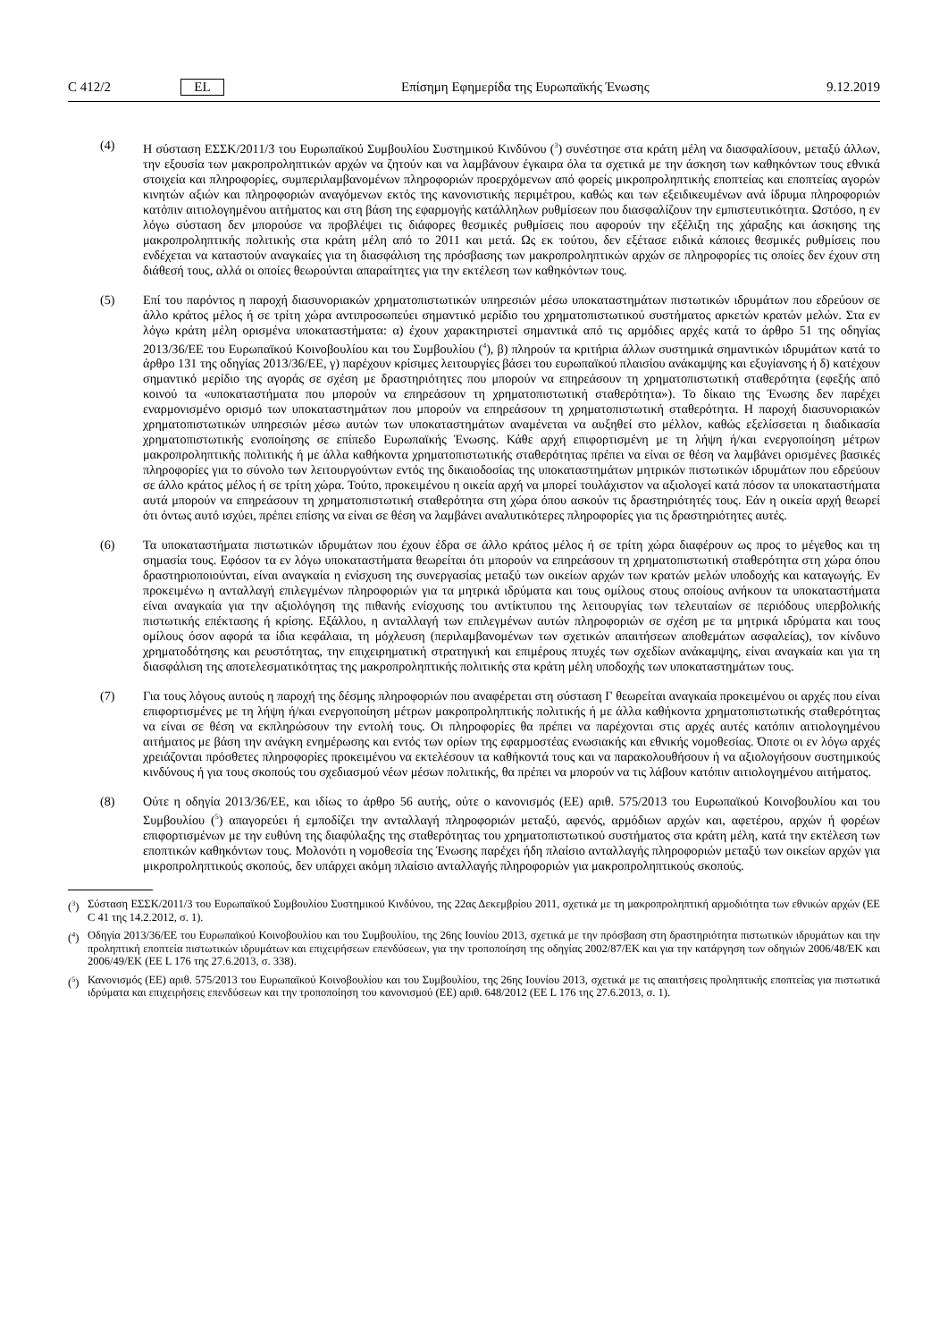C 412/2 EL Επίσημη Εφημερίδα της Ευρωπαϊκής Ένωσης 9.12.2019
(4) Η σύσταση ΕΣΣΚ/2011/3 του Ευρωπαϊκού Συμβουλίου Συστημικού Κινδύνου (<sup>3</sup>) συνέστησε στα κράτη μέλη να διασφαλίσουν, μεταξύ άλλων, την εξουσία των μακροπροληπτικών αρχών να ζητούν και να λαμβάνουν έγκαιρα όλα τα σχετικά με την άσκηση των καθηκόντων τους εθνικά στοιχεία και πληροφορίες, συμπεριλαμβανομένων πληροφοριών προερχόμενων από φορείς μικροπροληπτικής εποπτείας και εποπτείας αγορών κινητών αξιών και πληροφοριών αναγόμενων εκτός της κανονιστικής περιμέτρου, καθώς και των εξειδικευμένων ανά ίδρυμα πληροφοριών κατόπιν αιτιολογημένου αιτήματος και στη βάση της εφαρμογής κατάλληλων ρυθμίσεων που διασφαλίζουν την εμπιστευτικότητα. Ωστόσο, η εν λόγω σύσταση δεν μπορούσε να προβλέψει τις διάφορες θεσμικές ρυθμίσεις που αφορούν την εξέλιξη της χάραξης και άσκησης της μακροπροληπτικής πολιτικής στα κράτη μέλη από το 2011 και μετά. Ως εκ τούτου, δεν εξέτασε ειδικά κάποιες θεσμικές ρυθμίσεις που ενδέχεται να καταστούν αναγκαίες για τη διασφάλιση της πρόσβασης των μακροπροληπτικών αρχών σε πληροφορίες τις οποίες δεν έχουν στη διάθεσή τους, αλλά οι οποίες θεωρούνται απαραίτητες για την εκτέλεση των καθηκόντων τους.
(5) Επί του παρόντος η παροχή διασυνοριακών χρηματοπιστωτικών υπηρεσιών μέσω υποκαταστημάτων πιστωτικών ιδρυμάτων που εδρεύουν σε άλλο κράτος μέλος ή σε τρίτη χώρα αντιπροσωπεύει σημαντικό μερίδιο του χρηματοπιστωτικού συστήματος αρκετών κρατών μελών. Στα εν λόγω κράτη μέλη ορισμένα υποκαταστήματα: α) έχουν χαρακτηριστεί σημαντικά από τις αρμόδιες αρχές κατά το άρθρο 51 της οδηγίας 2013/36/ΕΕ του Ευρωπαϊκού Κοινοβουλίου και του Συμβουλίου (<sup>4</sup>), β) πληρούν τα κριτήρια άλλων συστημικά σημαντικών ιδρυμάτων κατά το άρθρο 131 της οδηγίας 2013/36/ΕΕ, γ) παρέχουν κρίσιμες λειτουργίες βάσει του ευρωπαϊκού πλαισίου ανάκαμψης και εξυγίανσης ή δ) κατέχουν σημαντικό μερίδιο της αγοράς σε σχέση με δραστηριότητες που μπορούν να επηρεάσουν τη χρηματοπιστωτική σταθερότητα (εφεξής από κοινού τα «υποκαταστήματα που μπορούν να επηρεάσουν τη χρηματοπιστωτική σταθερότητα»). Το δίκαιο της Ένωσης δεν παρέχει εναρμονισμένο ορισμό των υποκαταστημάτων που μπορούν να επηρεάσουν τη χρηματοπιστωτική σταθερότητα. Η παροχή διασυνοριακών χρηματοπιστωτικών υπηρεσιών μέσω αυτών των υποκαταστημάτων αναμένεται να αυξηθεί στο μέλλον, καθώς εξελίσσεται η διαδικασία χρηματοπιστωτικής ενοποίησης σε επίπεδο Ευρωπαϊκής Ένωσης. Κάθε αρχή επιφορτισμένη με τη λήψη ή/και ενεργοποίηση μέτρων μακροπροληπτικής πολιτικής ή με άλλα καθήκοντα χρηματοπιστωτικής σταθερότητας πρέπει να είναι σε θέση να λαμβάνει ορισμένες βασικές πληροφορίες για το σύνολο των λειτουργούντων εντός της δικαιοδοσίας της υποκαταστημάτων μητρικών πιστωτικών ιδρυμάτων που εδρεύουν σε άλλο κράτος μέλος ή σε τρίτη χώρα. Τούτο, προκειμένου η οικεία αρχή να μπορεί τουλάχιστον να αξιολογεί κατά πόσον τα υποκαταστήματα αυτά μπορούν να επηρεάσουν τη χρηματοπιστωτική σταθερότητα στη χώρα όπου ασκούν τις δραστηριότητές τους. Εάν η οικεία αρχή θεωρεί ότι όντως αυτό ισχύει, πρέπει επίσης να είναι σε θέση να λαμβάνει αναλυτικότερες πληροφορίες για τις δραστηριότητες αυτές.
(6) Τα υποκαταστήματα πιστωτικών ιδρυμάτων που έχουν έδρα σε άλλο κράτος μέλος ή σε τρίτη χώρα διαφέρουν ως προς το μέγεθος και τη σημασία τους. Εφόσον τα εν λόγω υποκαταστήματα θεωρείται ότι μπορούν να επηρεάσουν τη χρηματοπιστωτική σταθερότητα στη χώρα όπου δραστηριοποιούνται, είναι αναγκαία η ενίσχυση της συνεργασίας μεταξύ των οικείων αρχών των κρατών μελών υποδοχής και καταγωγής. Εν προκειμένω η ανταλλαγή επιλεγμένων πληροφοριών για τα μητρικά ιδρύματα και τους ομίλους στους οποίους ανήκουν τα υποκαταστήματα είναι αναγκαία για την αξιολόγηση της πιθανής ενίσχυσης του αντίκτυπου της λειτουργίας των τελευταίων σε περιόδους υπερβολικής πιστωτικής επέκτασης ή κρίσης. Εξάλλου, η ανταλλαγή των επιλεγμένων αυτών πληροφοριών σε σχέση με τα μητρικά ιδρύματα και τους ομίλους όσον αφορά τα ίδια κεφάλαια, τη μόχλευση (περιλαμβανομένων των σχετικών απαιτήσεων αποθεμάτων ασφαλείας), τον κίνδυνο χρηματοδότησης και ρευστότητας, την επιχειρηματική στρατηγική και επιμέρους πτυχές των σχεδίων ανάκαμψης, είναι αναγκαία και για τη διασφάλιση της αποτελεσματικότητας της μακροπροληπτικής πολιτικής στα κράτη μέλη υποδοχής των υποκαταστημάτων τους.
(7) Για τους λόγους αυτούς η παροχή της δέσμης πληροφοριών που αναφέρεται στη σύσταση Γ θεωρείται αναγκαία προκειμένου οι αρχές που είναι επιφορτισμένες με τη λήψη ή/και ενεργοποίηση μέτρων μακροπροληπτικής πολιτικής ή με άλλα καθήκοντα χρηματοπιστωτικής σταθερότητας να είναι σε θέση να εκπληρώσουν την εντολή τους. Οι πληροφορίες θα πρέπει να παρέχονται στις αρχές αυτές κατόπιν αιτιολογημένου αιτήματος με βάση την ανάγκη ενημέρωσης και εντός των ορίων της εφαρμοστέας ενωσιακής και εθνικής νομοθεσίας. Όποτε οι εν λόγω αρχές χρειάζονται πρόσθετες πληροφορίες προκειμένου να εκτελέσουν τα καθήκοντά τους και να παρακολουθήσουν ή να αξιολογήσουν συστημικούς κινδύνους ή για τους σκοπούς του σχεδιασμού νέων μέσων πολιτικής, θα πρέπει να μπορούν να τις λάβουν κατόπιν αιτιολογημένου αιτήματος.
(8) Ούτε η οδηγία 2013/36/ΕΕ, και ιδίως το άρθρο 56 αυτής, ούτε ο κανονισμός (ΕΕ) αριθ. 575/2013 του Ευρωπαϊκού Κοινοβουλίου και του Συμβουλίου (<sup>5</sup>) απαγορεύει ή εμποδίζει την ανταλλαγή πληροφοριών μεταξύ, αφενός, αρμόδιων αρχών και, αφετέρου, αρχών ή φορέων επιφορτισμένων με την ευθύνη της διαφύλαξης της σταθερότητας του χρηματοπιστωτικού συστήματος στα κράτη μέλη, κατά την εκτέλεση των εποπτικών καθηκόντων τους. Μολονότι η νομοθεσία της Ένωσης παρέχει ήδη πλαίσιο ανταλλαγής πληροφοριών μεταξύ των οικείων αρχών για μικροπροληπτικούς σκοπούς, δεν υπάρχει ακόμη πλαίσιο ανταλλαγής πληροφοριών για μακροπροληπτικούς σκοπούς.
(<sup>3</sup>)
Σύσταση ΕΣΣΚ/2011/3 του Ευρωπαϊκού Συμβουλίου Συστημικού Κινδύνου, της 22ας Δεκεμβρίου 2011, σχετικά με τη μακροπροληπτική αρμοδιότητα των εθνικών αρχών (ΕΕ C 41 της 14.2.2012, σ. 1).
(<sup>4</sup>)
Οδηγία 2013/36/ΕΕ του Ευρωπαϊκού Κοινοβουλίου και του Συμβουλίου, της 26ης Ιουνίου 2013, σχετικά με την πρόσβαση στη δραστηριότητα πιστωτικών ιδρυμάτων και την προληπτική εποπτεία πιστωτικών ιδρυμάτων και επιχειρήσεων επενδύσεων, για την τροποποίηση της οδηγίας 2002/87/ΕΚ και για την κατάργηση των οδηγιών 2006/48/ΕΚ και 2006/49/ΕΚ (ΕΕ L 176 της 27.6.2013, σ. 338).
(<sup>5</sup>)
Κανονισμός (ΕΕ) αριθ. 575/2013 του Ευρωπαϊκού Κοινοβουλίου και του Συμβουλίου, της 26ης Ιουνίου 2013, σχετικά με τις απαιτήσεις προληπτικής εποπτείας για πιστωτικά ιδρύματα και επιχειρήσεις επενδύσεων και την τροποποίηση του κανονισμού (ΕΕ) αριθ. 648/2012 (ΕΕ L 176 της 27.6.2013, σ. 1).